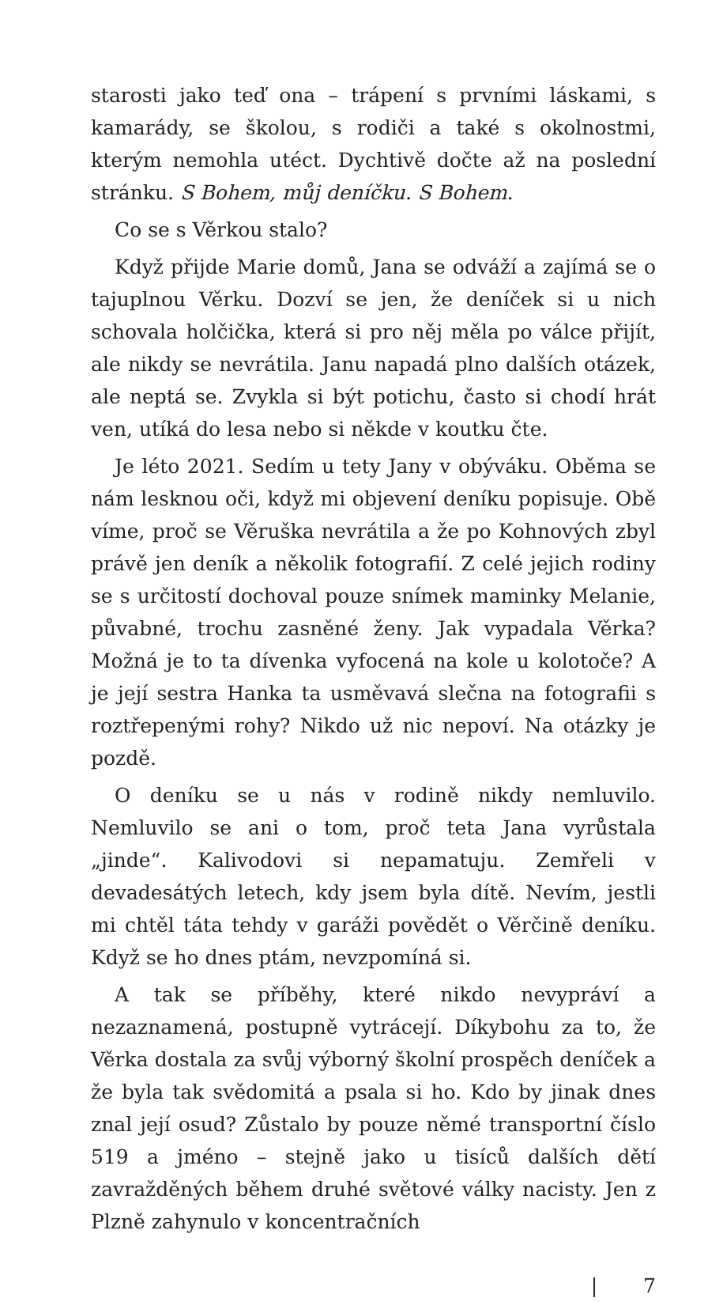starosti jako teď ona – trápení s prvními láskami, s kamarády, se školou, s rodiči a také s okolnostmi, kterým nemohla utéct. Dychtivě dočte až na poslední stránku. S Bohem, můj deníčku. S Bohem.
Co se s Věrkou stalo?
Když přijde Marie domů, Jana se odváží a zajímá se o tajuplnou Věrku. Dozví se jen, že deníček si u nich schovala holčička, která si pro něj měla po válce přijít, ale nikdy se nevrátila. Janu napadá plno dalších otázek, ale neptá se. Zvykla si být potichu, často si chodí hrát ven, utíká do lesa nebo si někde v koutku čte.
Je léto 2021. Sedím u tety Jany v obýváku. Oběma se nám lesknou oči, když mi objevení deníku popisuje. Obě víme, proč se Věruška nevrátila a že po Kohnových zbyl právě jen deník a několik fotografií. Z celé jejich rodiny se s určitostí dochoval pouze snímek maminky Melanie, půvabné, trochu zasněné ženy. Jak vypadala Věrka? Možná je to ta dívenka vyfocená na kole u kolotoče? A je její sestra Hanka ta usměvavá slečna na fotografii s roztřepenými rohy? Nikdo už nic nepoví. Na otázky je pozdě.
O deníku se u nás v rodině nikdy nemluvilo. Nemluvilo se ani o tom, proč teta Jana vyrůstala „jinde“. Kalivodovi si nepamatuju. Zemřeli v devadesátých letech, kdy jsem byla dítě. Nevím, jestli mi chtěl táta tehdy v garáži povědět o Věrčině deníku. Když se ho dnes ptám, nevzpomíná si.
A tak se příběhy, které nikdo nevypráví a nezaznamená, postupně vytrácejí. Díkybohu za to, že Věrka dostala za svůj výborný školní prospěch deníček a že byla tak svědomitá a psala si ho. Kdo by jinak dnes znal její osud? Zůstalo by pouze němé transportní číslo 519 a jméno – stejně jako u tisíců dalších dětí zavražděných během druhé světové války nacisty. Jen z Plzně zahynulo v koncentračních
| 7